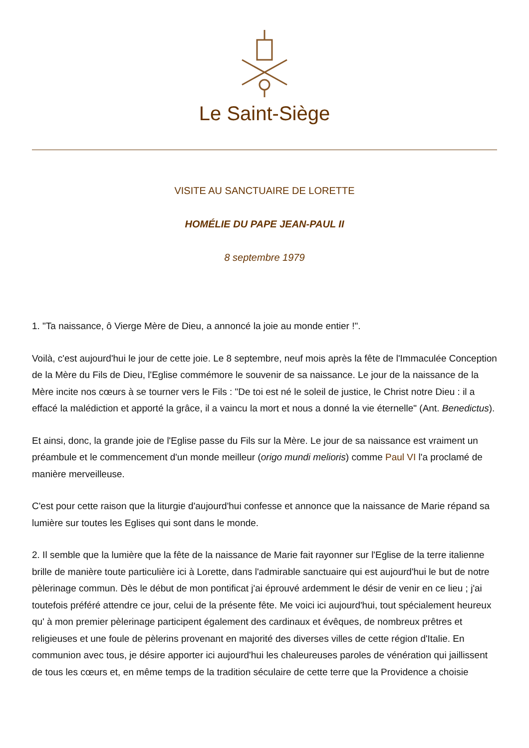Le Saint-Siège
VISITE AU SANCTUAIRE DE LORETTE
HOMÉLIE DU PAPE JEAN-PAUL II
8 septembre 1979
1. "Ta naissance, ô Vierge Mère de Dieu, a annoncé la joie au monde entier !".
Voilà, c'est aujourd'hui le jour de cette joie. Le 8 septembre, neuf mois après la fête de l'Immaculée Conception de la Mère du Fils de Dieu, l'Eglise commémore le souvenir de sa naissance. Le jour de la naissance de la Mère incite nos cœurs à se tourner vers le Fils : "De toi est né le soleil de justice, le Christ notre Dieu : il a effacé la malédiction et apporté la grâce, il a vaincu la mort et nous a donné la vie éternelle" (Ant. Benedictus).
Et ainsi, donc, la grande joie de l'Eglise passe du Fils sur la Mère. Le jour de sa naissance est vraiment un préambule et le commencement d'un monde meilleur (origo mundi melioris) comme Paul VI l'a proclamé de manière merveilleuse.
C'est pour cette raison que la liturgie d'aujourd'hui confesse et annonce que la naissance de Marie répand sa lumière sur toutes les Eglises qui sont dans le monde.
2. Il semble que la lumière que la fête de la naissance de Marie fait rayonner sur l'Eglise de la terre italienne brille de manière toute particulière ici à Lorette, dans l'admirable sanctuaire qui est aujourd'hui le but de notre pèlerinage commun. Dès le début de mon pontificat j'ai éprouvé ardemment le désir de venir en ce lieu ; j'ai toutefois préféré attendre ce jour, celui de la présente fête. Me voici ici aujourd'hui, tout spécialement heureux qu' à mon premier pèlerinage participent également des cardinaux et évêques, de nombreux prêtres et religieuses et une foule de pèlerins provenant en majorité des diverses villes de cette région d'Italie. En communion avec tous, je désire apporter ici aujourd'hui les chaleureuses paroles de vénération qui jaillissent de tous les cœurs et, en même temps de la tradition séculaire de cette terre que la Providence a choisie